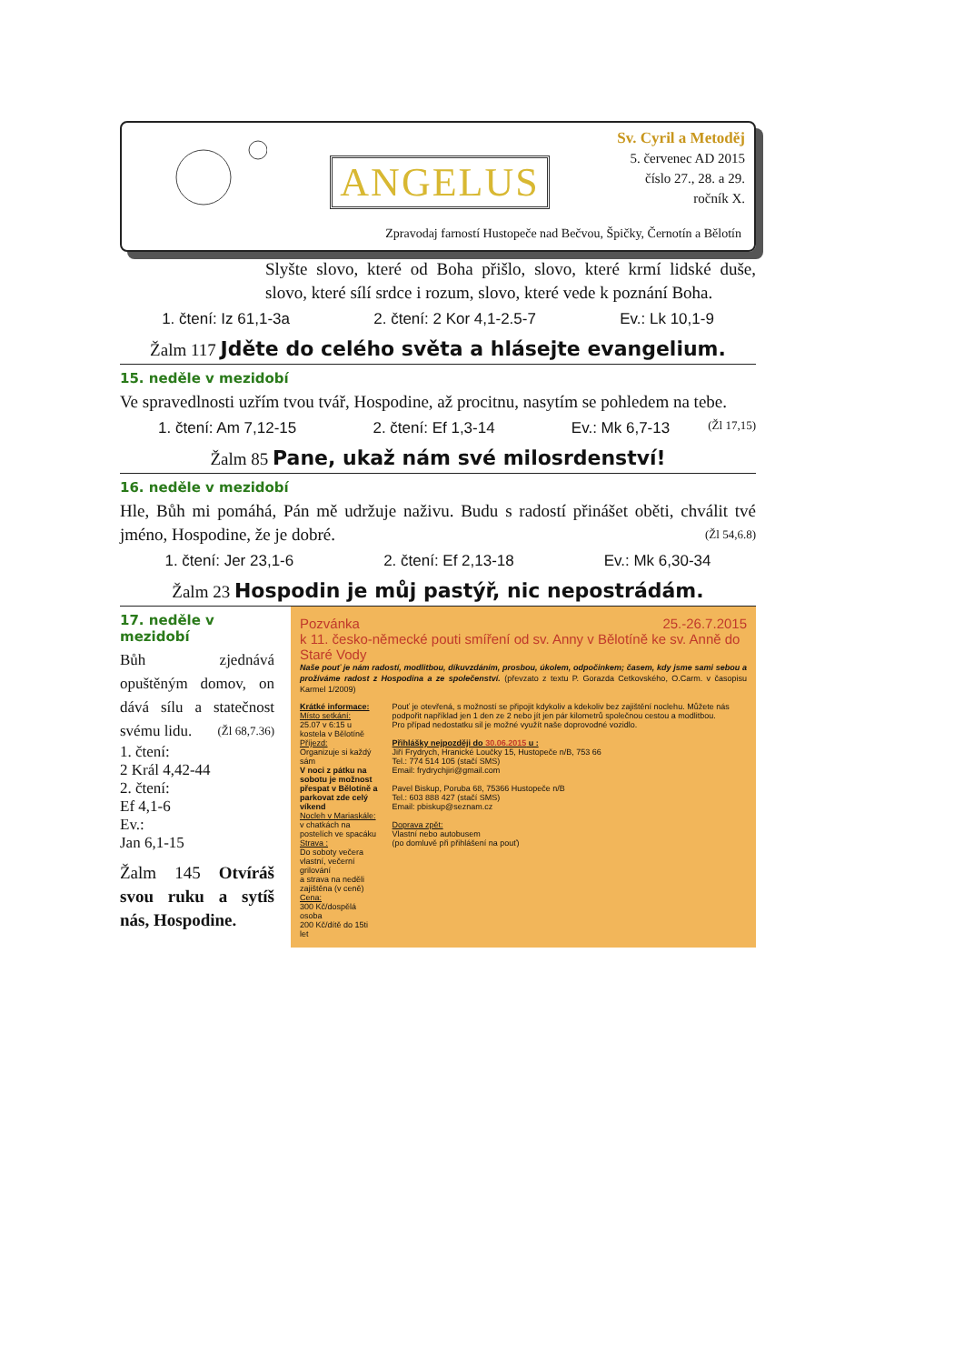ANGELUS
Sv. Cyril a Metoděj
5. červenec AD 2015
číslo 27., 28. a 29.
ročník X.
Zpravodaj farností Hustopeče nad Bečvou, Špičky, Černotín a Bělotín
Slyšte slovo, které od Boha přišlo, slovo, které krmí lidské duše, slovo, které sílí srdce i rozum, slovo, které vede k poznání Boha.
1. čtení: Iz 61,1-3a 2. čtení: 2 Kor 4,1-2.5-7 Ev.: Lk 10,1-9
Žalm 117 Jděte do celého světa a hlásejte evangelium.
15. neděle v mezidobí
Ve spravedlnosti uzřím tvou tvář, Hospodine, až procitnu, nasytím se pohledem na tebe. (Žl 17,15)
1. čtení: Am 7,12-15 2. čtení: Ef 1,3-14 Ev.: Mk 6,7-13
Žalm 85 Pane, ukaž nám své milosrdenství!
16. neděle v mezidobí
Hle, Bůh mi pomáhá, Pán mě udržuje naživu. Budu s radostí přinášet oběti, chválit tvé jméno, Hospodine, že je dobré. (Žl 54,6.8)
1. čtení: Jer 23,1-6 2. čtení: Ef 2,13-18 Ev.: Mk 6,30-34
Žalm 23 Hospodin je můj pastýř, nic nepostrádám.
17. neděle v mezidobí
Bůh zjednává opuštěným domov, on dává sílu a statečnost svému lidu. (Žl 68,7.36)
1. čtení:
2 Král 4,42-44
2. čtení:
Ef 4,1-6
Ev.:
Jan 6,1-15
Žalm 145 Otvíráš svou ruku a sytíš nás, Hospodine.
Pozvánka 25.-26.7.2015
k 11. česko-německé pouti smíření od sv. Anny v Bělotíně ke sv. Anně do Staré Vody
Naše pouť je nám radostí, modlitbou, díkuvzdáním, prosbou, úkolem, odpočinkem; časem, kdy jsme sami sebou a prožíváme radost z Hospodina a ze společenství. (převzato z textu P. Gorazda Cetkovského, O.Carm. v časopisu Karmel 1/2009)
Krátké informace:
Místo setkání:
25.07 v 6:15 u kostela v Bělotíně
Příjezd:
Organizuje si každý sám
V noci z pátku na sobotu je možnost přespat v Bělotíně a parkovat zde celý víkend
Nocleh v Mariaskále:
v chatkách na postelích ve spacáku
Strava :
Do soboty večera vlastní, večerní grilování
a strava na neděli zajištěna (v ceně)
Cena:
300 Kč/dospělá osoba
200 Kč/dítě do 15ti let
Pouť je otevřená, s možností se připojit kdykoliv a kdekoliv bez zajištění noclehu. Můžete nás podpořit například jen 1 den ze 2 nebo jít jen pár kilometrů společnou cestou a modlitbou.
Pro případ nedostatku sil je možné využít naše doprovodné vozidlo.
Přihlášky nejpozději do 30.06.2015 u :
Jiří Frydrych, Hranické Loučky 15, Hustopeče n/B, 753 66
Tel.: 774 514 105 (stačí SMS)
Email: frydrychjiri@gmail.com
Pavel Biskup, Poruba 68, 75366 Hustopeče n/B
Tel.: 603 888 427 (stačí SMS)
Email: pbiskup@seznam.cz
Doprava zpět:
Vlastní nebo autobusem
(po domluvě při přihlášení na pouť)